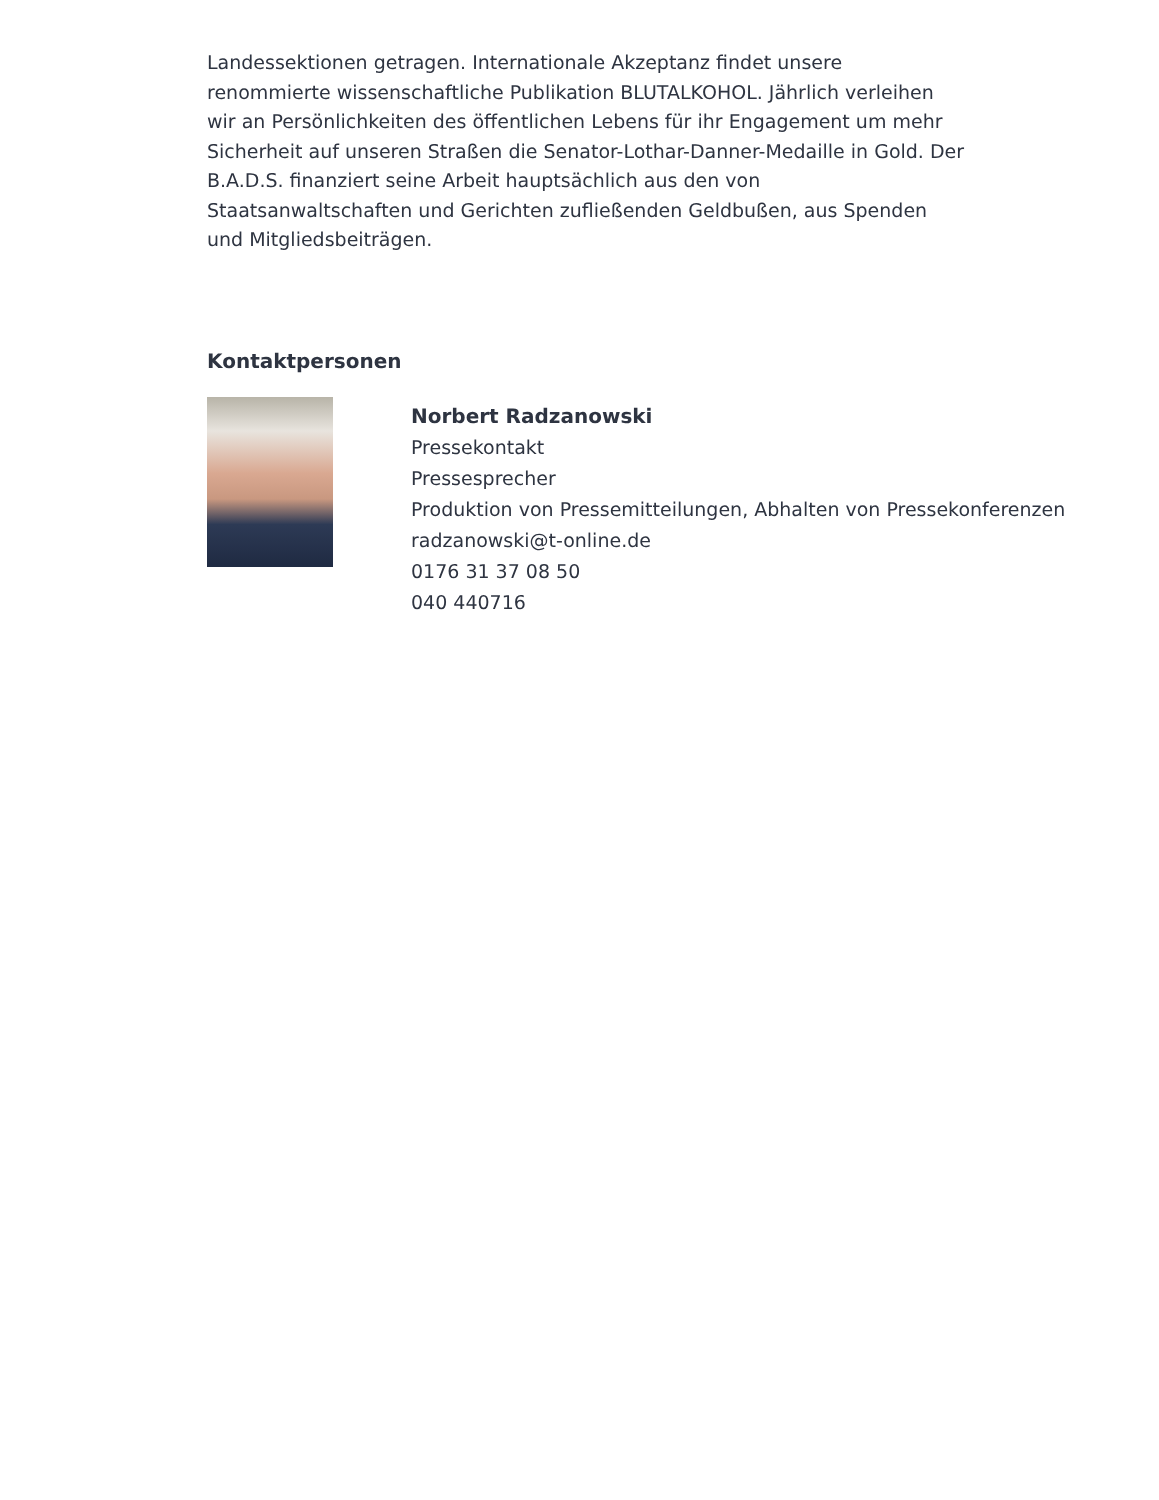Landessektionen getragen. Internationale Akzeptanz findet unsere renommierte wissenschaftliche Publikation BLUTALKOHOL. Jährlich verleihen wir an Persönlichkeiten des öffentlichen Lebens für ihr Engagement um mehr Sicherheit auf unseren Straßen die Senator-Lothar-Danner-Medaille in Gold. Der B.A.D.S. finanziert seine Arbeit hauptsächlich aus den von Staatsanwaltschaften und Gerichten zufließenden Geldbußen, aus Spenden und Mitgliedsbeiträgen.
Kontaktpersonen
Norbert Radzanowski
Pressekontakt
Pressesprecher
Produktion von Pressemitteilungen, Abhalten von Pressekonferenzen
radzanowski@t-online.de
0176 31 37 08 50
040 440716